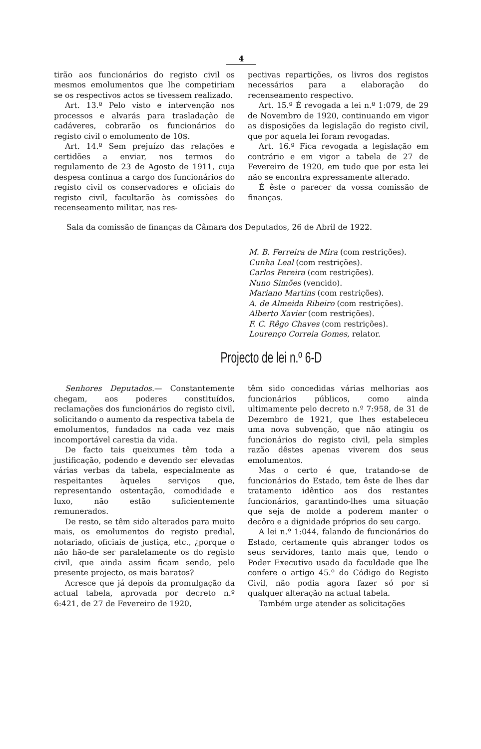4
tirão aos funcionários do registo civil os mesmos emolumentos que lhe competiriam se os respectivos actos se tivessem realizado.
Art. 13.º Pelo visto e intervenção nos processos e alvarás para trasladação de cadáveres, cobrarão os funcionários do registo civil o emolumento de 10$.
Art. 14.º Sem prejuízo das relações e certidões a enviar, nos termos do regulamento de 23 de Agosto de 1911, cuja despesa continua a cargo dos funcionários do registo civil os conservadores e oficiais do registo civil, facultarão às comissões do recenseamento militar, nas res-
pectivas repartições, os livros dos registos necessários para a elaboração do recenseamento respectivo.
Art. 15.º É revogada a lei n.º 1:079, de 29 de Novembro de 1920, continuando em vigor as disposições da legislação do registo civil, que por aquela lei foram revogadas.
Art. 16.º Fica revogada a legislação em contrário e em vigor a tabela de 27 de Fevereiro de 1920, em tudo que por esta lei não se encontra expressamente alterado.
É êste o parecer da vossa comissão de finanças.
Sala da comissão de finanças da Câmara dos Deputados, 26 de Abril de 1922.
M. B. Ferreira de Mira (com restrições).
Cunha Leal (com restrições).
Carlos Pereira (com restrições).
Nuno Simões (vencido).
Mariano Martins (com restrições).
A. de Almeida Ribeiro (com restrições).
Alberto Xavier (com restrições).
F. C. Rêgo Chaves (com restrições).
Lourenço Correia Gomes, relator.
Projecto de lei n.º 6-D
Senhores Deputados.— Constantemente chegam, aos poderes constituídos, reclamações dos funcionários do registo civil, solicitando o aumento da respectiva tabela de emolumentos, fundados na cada vez mais incomportável carestia da vida.
De facto tais queixumes têm toda a justificação, podendo e devendo ser elevadas várias verbas da tabela, especialmente as respeitantes àqueles serviços que, representando ostentação, comodidade e luxo, não estão suficientemente remunerados.
De resto, se têm sido alterados para muito mais, os emolumentos do registo predial, notariado, oficiais de justiça, etc., ¿porque o não hão-de ser paralelamente os do registo civil, que ainda assim ficam sendo, pelo presente projecto, os mais baratos?
Acresce que já depois da promulgação da actual tabela, aprovada por decreto n.º 6:421, de 27 de Fevereiro de 1920,
têm sido concedidas várias melhorias aos funcionários públicos, como ainda ultimamente pelo decreto n.º 7:958, de 31 de Dezembro de 1921, que lhes estabeleceu uma nova subvenção, que não atingiu os funcionários do registo civil, pela simples razão dêstes apenas viverem dos seus emolumentos.
Mas o certo é que, tratando-se de funcionários do Estado, tem êste de lhes dar tratamento idêntico aos dos restantes funcionários, garantindo-lhes uma situação que seja de molde a poderem manter o decôro e a dignidade próprios do seu cargo.
A lei n.º 1:044, falando de funcionários do Estado, certamente quis abranger todos os seus servidores, tanto mais que, tendo o Poder Executivo usado da faculdade que lhe confere o artigo 45.º do Código do Registo Civil, não podia agora fazer só por si qualquer alteração na actual tabela.
Também urge atender as solicitações